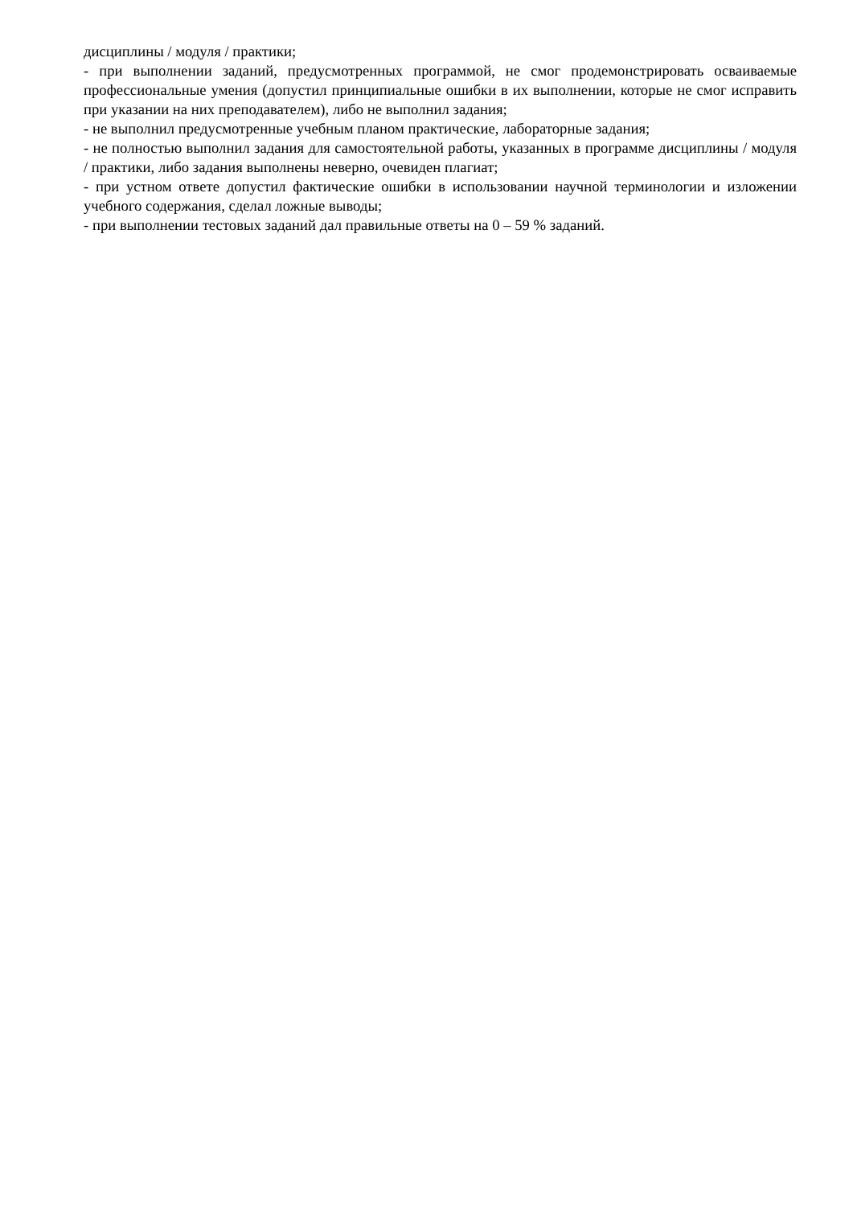дисциплины / модуля / практики;
- при выполнении заданий, предусмотренных программой, не смог продемонстрировать осваиваемые профессиональные умения (допустил принципиальные ошибки в их выполнении, которые не смог исправить при указании на них преподавателем), либо не выполнил задания;
- не выполнил предусмотренные учебным планом практические, лабораторные задания;
- не полностью выполнил задания для самостоятельной работы, указанных в программе дисциплины / модуля / практики, либо задания выполнены неверно, очевиден плагиат;
- при устном ответе допустил фактические ошибки в использовании научной терминологии и изложении учебного содержания, сделал ложные выводы;
- при выполнении тестовых заданий дал правильные ответы на 0 – 59 % заданий.